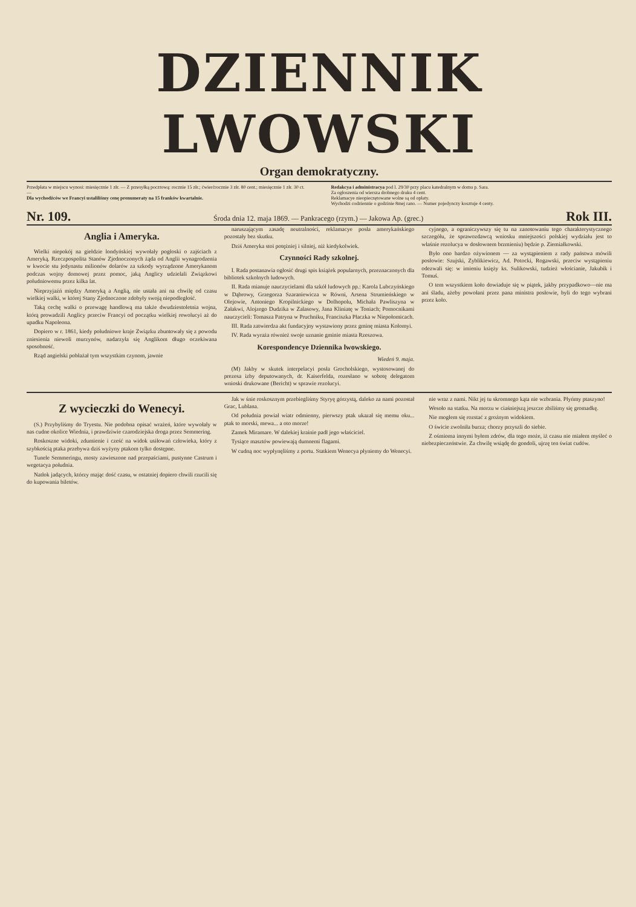DZIENNIK LWOWSKI
Organ demokratyczny.
Przedpłata w miejscu wynosi: miesięcznie 1 złr. — Z przesyłką pocztową: rocznie 15 złr.; ćwierćrocznie 3 złr. 80 cent.; miesięcznie 1 złr. 30 ct. —
Dla wychodźców we Francyi ustaliliśmy cenę prenumeraty na 15 franków kwartalnie.
Redakcya i administracya pod l. 29/30 przy placu katedralnym w domu p. Sara.
Za ogłoszenia od wiersza drobnego druku 4 cent.
Reklamacye nieopieczętowane wolne są od opłaty.
Wychodzi codziennie o godzinie 8mej rano. — Numer pojedynczy kosztuje 4 centy.
Nr. 109. Środa dnia 12. maja 1869. — Pankracego (rzym.) — Jakowa Ap. (grec.) Rok III.
Anglia i Ameryka.
Wielki niepokój na giełdzie londyńskiej wywołały pogłoski o zajściach z Ameryką. Rzeczpospolita Stanów Zjednoczonych żąda od Anglii wynagrodzenia w kwocie stu jedynastu milionów dolarów za szkody wyrządzone Amerykanom podczas wojny domowej przez pomoc, jaką Anglicy udzielali Związkowi południowemu przez kilka lat.
Nieprzyjaźń między Ameryką a Anglią, nie ustała ani na chwilę od czasu wielkiej walki, w której Stany Zjednoczone zdobyły swoją niepodległość.
Taką cechę walki o przewagę handlową ma także dwudziestoletnia wojna, którą prowadzili Anglicy przeciw Francyi od początku wielkiej rewolucyi aż do upadku Napoleona.
Dopiero w r. 1861, kiedy południowe kraje Związku zbuntowały się z powodu zniesienia niewoli murzynów, nadarzyła się Anglikom długo oczekiwana sposobność.
Rząd angielski pobłażał tym wszystkim czynom, jawnie
naruszającym zasadę neutralności, reklamacye posła amerykańskiego pozostały bez skutku.
Dziś Ameryka stoi potężniej i silniej, niż kiedykolwiek.
Czynności Rady szkolnej.
I. Rada postanawia ogłosić drugi spis książek popularnych, przeznaczonych dla bibliotek szkolnych ludowych.
II. Rada mianuje nauczycielami dla szkół ludowych pp.: Karola Lubczyńskiego w Dąbrowy, Grzegorza Szaraniewicza w Równi, Arsena Strumieńskiego w Olejowie, Antoniego Kropilnickiego w Dolhopolu, Michała Pawliszyna w Załakwi, Alojzego Dudzika w Zalasowy, Jana Kliniatę w Toniach; Pomocnikami nauczycieli: Tomasza Patryna w Pruchniku, Franciszka Płaczka w Niepołomicach.
III. Rada zatwierdza akt fundacyjny wystawiony przez gminę miasta Kołomyi.
IV. Rada wyraża również swoje uznanie gminie miasta Rzeszowa.
Korespondencye Dziennika lwowskiego.
Wiedeń 9. maja.
(M) Jakby w skutek interpelacyi posła Grocholskiego, wystosowanej do prezesa izby deputowanych, dr. Kaiserfelda, rozesłano w sobotę delegatom wnioski drukowane (Bericht) w sprawie rezolucyi.
cyjnego, a ograniczywszy się tu na zanotowaniu tego charakterystycznego szczegółu, że sprawozdawcą wniosku mniejszości polskiej wydziału jest to właśnie rezolucya w dosłownem brzmieniu) będzie p. Ziemiałkowski.
Było ono bardzo ożywionem — za wystąpieniem z rady państwa mówili posłowie: Szujski, Zyblikiewicz, Ad. Potocki, Rogawski, przeciw wystąpieniu odezwali się: w imieniu księży ks. Sulikowski, tudzież włościanie, Jakubik i Tomuś.
O tem wszystkiem koło dowiaduje się w piątek, jakby przypadkowo—nie ma ani śladu, ażeby powołani przez pana ministra posłowie, byli do tego wybrani przez koło.
Z wycieczki do Wenecyi.
(S.) Przybyliśmy do Tryestu. Nie podobna opisać wrażeń, które wywołały w nas cudne okolice Wiednia, i prawdziwie czarodziejska droga przez Semmering.
Roskoszne widoki, zdumienie i cześć na widok usiłowań człowieka, który z szybkością ptaka przebywa dziś wyżyny ptakom tylko dostępne.
Tunele Semmeringu, mosty zawieszone nad przepaściami, pustynne Castrum i wegetacya południa.
Natłok jadących, którzy mając dość czasu, w ostatniej dopiero chwili rzucili się do kupowania biletów.
Jak w śnie roskosznym przebiegliśmy Styryę górzystą, daleko za nami pozostał Grac, Lublana.
Od południa powiał wiatr odmienny, pierwszy ptak ukazał się memu oku... ptak to morski, mewa... a oto morze!
Zamek Miramare. W dalekiej krainie padł jego właściciel.
Tysiące masztów powiewają dumnemi flagami.
W cudną noc wypłynęliśmy z portu. Statkiem Wenecya płyniemy do Wenecyi.
nie wraz z nami. Nikt jej tu skromnego kąta nie wzbrania. Płyńmy ptaszyno!
Wesoło na statku. Na morzu w ciaśniejszą jeszcze zbiliśmy się gromadkę.
Nie mogłem się rozstać z groźnym widokiem.
O świcie zwolniła burza; chorzy przyszli do siebie.
Z ośmioma innymi byłem zdrów, dla tego może, iż czasu nie miałem myśleć o niebezpieczeństwie. Za chwilę wsiądę do gondoli, ujrzę ten świat cudów.